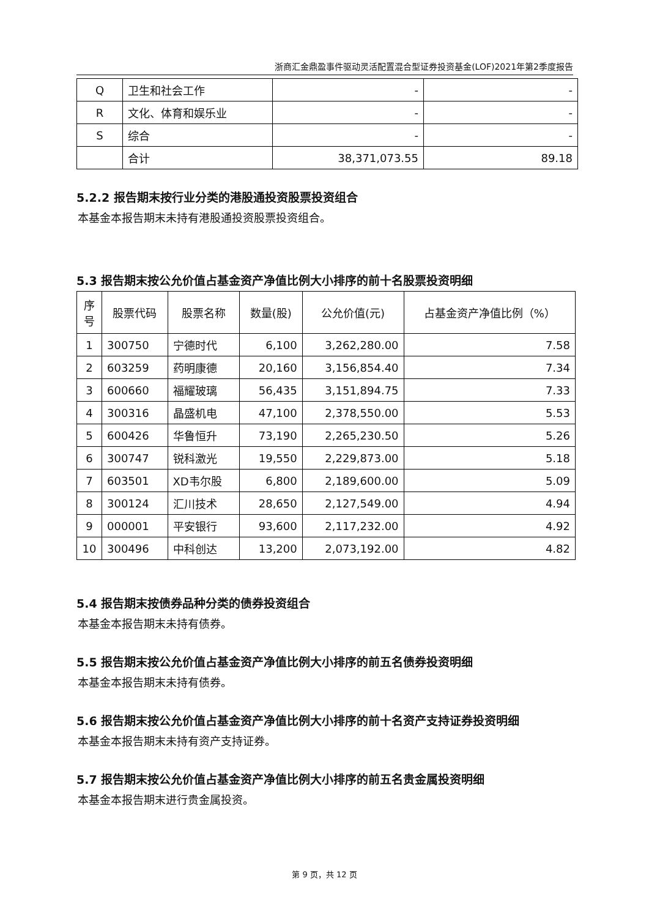浙商汇金鼎盈事件驱动灵活配置混合型证券投资基金(LOF)2021年第2季度报告
| Q | 卫生和社会工作 | - | - |
| R | 文化、体育和娱乐业 | - | - |
| S | 综合 | - | - |
| | 合计 | 38,371,073.55 | 89.18 |
5.2.2 报告期末按行业分类的港股通投资股票投资组合
本基金本报告期末未持有港股通投资股票投资组合。
5.3 报告期末按公允价值占基金资产净值比例大小排序的前十名股票投资明细
| 序号 | 股票代码 | 股票名称 | 数量(股) | 公允价值(元) | 占基金资产净值比例（%） |
| --- | --- | --- | --- | --- | --- |
| 1 | 300750 | 宁德时代 | 6,100 | 3,262,280.00 | 7.58 |
| 2 | 603259 | 药明康德 | 20,160 | 3,156,854.40 | 7.34 |
| 3 | 600660 | 福耀玻璃 | 56,435 | 3,151,894.75 | 7.33 |
| 4 | 300316 | 晶盛机电 | 47,100 | 2,378,550.00 | 5.53 |
| 5 | 600426 | 华鲁恒升 | 73,190 | 2,265,230.50 | 5.26 |
| 6 | 300747 | 锐科激光 | 19,550 | 2,229,873.00 | 5.18 |
| 7 | 603501 | XD韦尔股 | 6,800 | 2,189,600.00 | 5.09 |
| 8 | 300124 | 汇川技术 | 28,650 | 2,127,549.00 | 4.94 |
| 9 | 000001 | 平安银行 | 93,600 | 2,117,232.00 | 4.92 |
| 10 | 300496 | 中科创达 | 13,200 | 2,073,192.00 | 4.82 |
5.4 报告期末按债券品种分类的债券投资组合
本基金本报告期末未持有债券。
5.5 报告期末按公允价值占基金资产净值比例大小排序的前五名债券投资明细
本基金本报告期末未持有债券。
5.6 报告期末按公允价值占基金资产净值比例大小排序的前十名资产支持证券投资明细
本基金本报告期末未持有资产支持证券。
5.7 报告期末按公允价值占基金资产净值比例大小排序的前五名贵金属投资明细
本基金本报告期末进行贵金属投资。
第 9 页，共 12 页